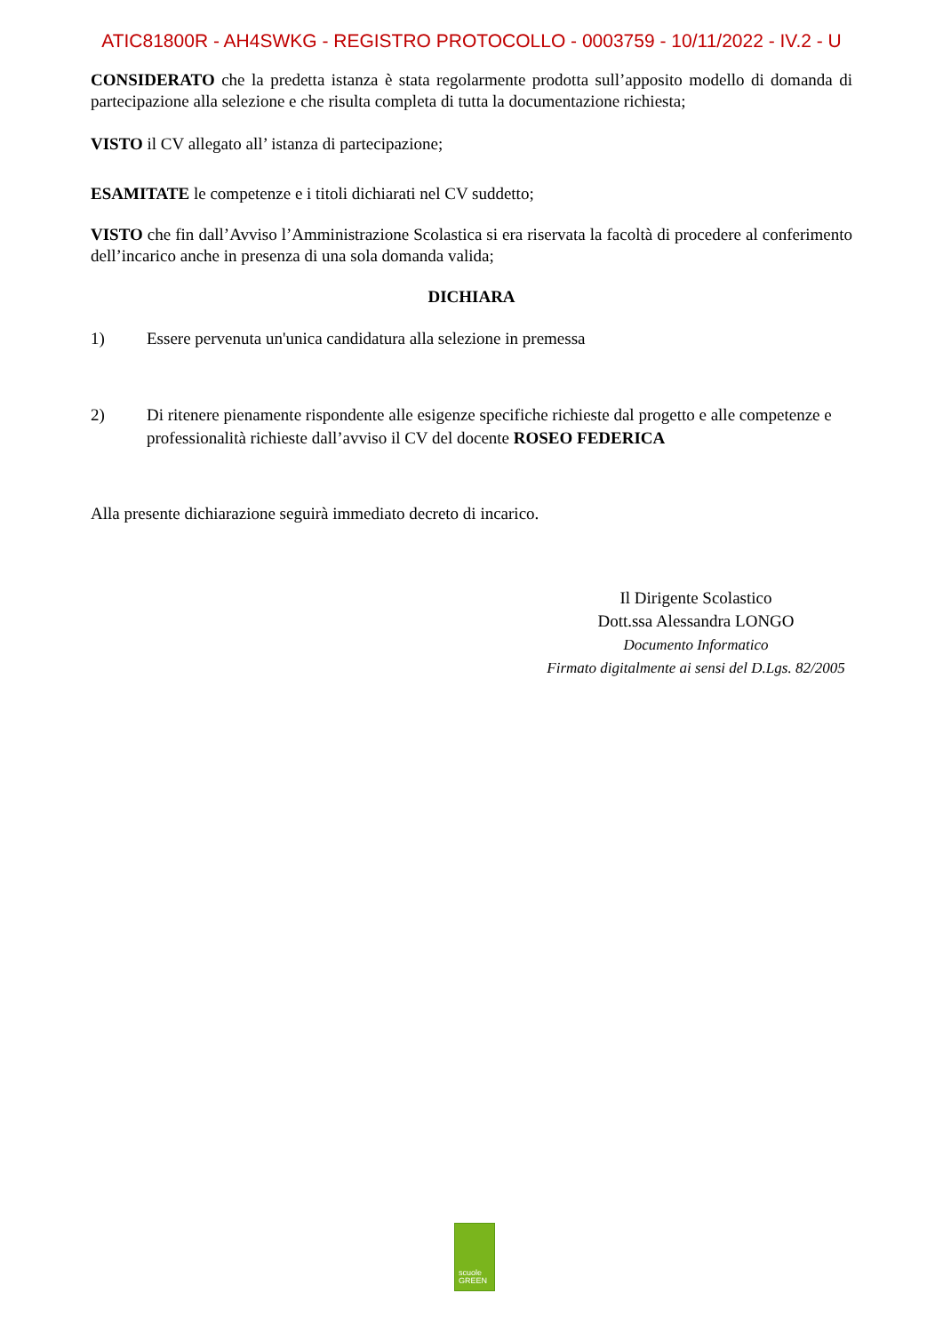ATIC81800R - AH4SWKG - REGISTRO PROTOCOLLO - 0003759 - 10/11/2022 - IV.2 - U
CONSIDERATO che la predetta istanza è stata regolarmente prodotta sull’apposito modello di domanda di partecipazione alla selezione e che risulta completa di tutta la documentazione richiesta;
VISTO il CV allegato all’ istanza di partecipazione;
ESAMITATE le competenze e i titoli dichiarati nel CV suddetto;
VISTO che fin dall’Avviso l’Amministrazione Scolastica si era riservata la facoltà di procedere al conferimento dell’incarico anche in presenza di una sola domanda valida;
DICHIARA
1) Essere pervenuta un'unica candidatura alla selezione in premessa
2) Di ritenere pienamente rispondente alle esigenze specifiche richieste dal progetto e alle competenze e professionalità richieste dall’avviso il CV del docente ROSEO FEDERICA
Alla presente dichiarazione seguirà immediato decreto di incarico.
Il Dirigente Scolastico
Dott.ssa Alessandra LONGO
Documento Informatico
Firmato digitalmente ai sensi del D.Lgs. 82/2005
scuole
GREEN